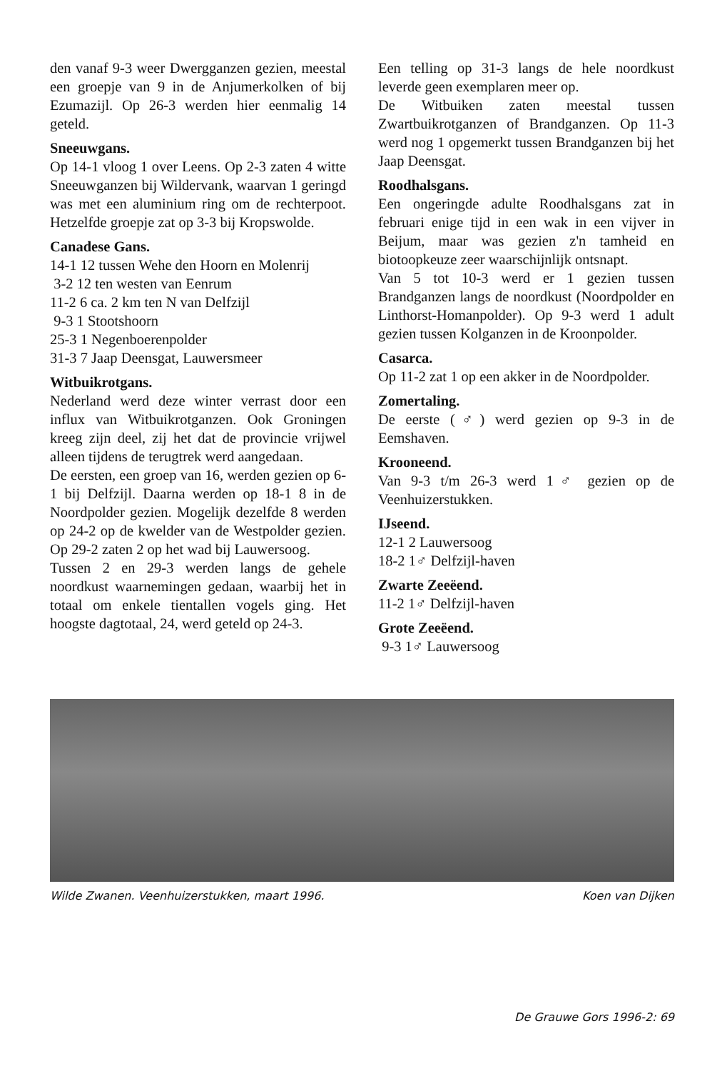den vanaf 9-3 weer Dwergganzen gezien, meestal een groepje van 9 in de Anjumerkolken of bij Ezumazijl. Op 26-3 werden hier eenmalig 14 geteld.
Sneeuwgans.
Op 14-1 vloog 1 over Leens. Op 2-3 zaten 4 witte Sneeuwganzen bij Wildervank, waarvan 1 geringd was met een aluminium ring om de rechterpoot. Hetzelfde groepje zat op 3-3 bij Kropswolde.
Canadese Gans.
14-1 12 tussen Wehe den Hoorn en Molenrij
3-2 12 ten westen van Eenrum
11-2 6 ca. 2 km ten N van Delfzijl
9-3 1 Stootshoorn
25-3 1 Negenboerenpolder
31-3 7 Jaap Deensgat, Lauwersmeer
Witbuikrotgans.
Nederland werd deze winter verrast door een influx van Witbuikrotganzen. Ook Groningen kreeg zijn deel, zij het dat de provincie vrijwel alleen tijdens de terugtrek werd aangedaan.
De eersten, een groep van 16, werden gezien op 6-1 bij Delfzijl. Daarna werden op 18-1 8 in de Noordpolder gezien. Mogelijk dezelfde 8 werden op 24-2 op de kwelder van de Westpolder gezien. Op 29-2 zaten 2 op het wad bij Lauwersoog.
Tussen 2 en 29-3 werden langs de gehele noordkust waarnemingen gedaan, waarbij het in totaal om enkele tientallen vogels ging. Het hoogste dagtotaal, 24, werd geteld op 24-3.
Een telling op 31-3 langs de hele noordkust leverde geen exemplaren meer op.
De Witbuiken zaten meestal tussen Zwartbuikrotganzen of Brandganzen. Op 11-3 werd nog 1 opgemerkt tussen Brandganzen bij het Jaap Deensgat.
Roodhalsgans.
Een ongeringde adulte Roodhalsgans zat in februari enige tijd in een wak in een vijver in Beijum, maar was gezien z'n tamheid en biotoopkeuze zeer waarschijnlijk ontsnapt.
Van 5 tot 10-3 werd er 1 gezien tussen Brandganzen langs de noordkust (Noordpolder en Linthorst-Homanpolder). Op 9-3 werd 1 adult gezien tussen Kolganzen in de Kroonpolder.
Casarca.
Op 11-2 zat 1 op een akker in de Noordpolder.
Zomertaling.
De eerste (♂) werd gezien op 9-3 in de Eemshaven.
Krooneend.
Van 9-3 t/m 26-3 werd 1♂ gezien op de Veenhuizerstukken.
IJseend.
12-1 2 Lauwersoog
18-2 1♂ Delfzijl-haven
Zwarte Zeeëend.
11-2 1♂ Delfzijl-haven
Grote Zeeëend.
9-3 1♂ Lauwersoog
Wilde Zwanen. Veenhuizerstukken, maart 1996. Koen van Dijken
De Grauwe Gors 1996-2: 69